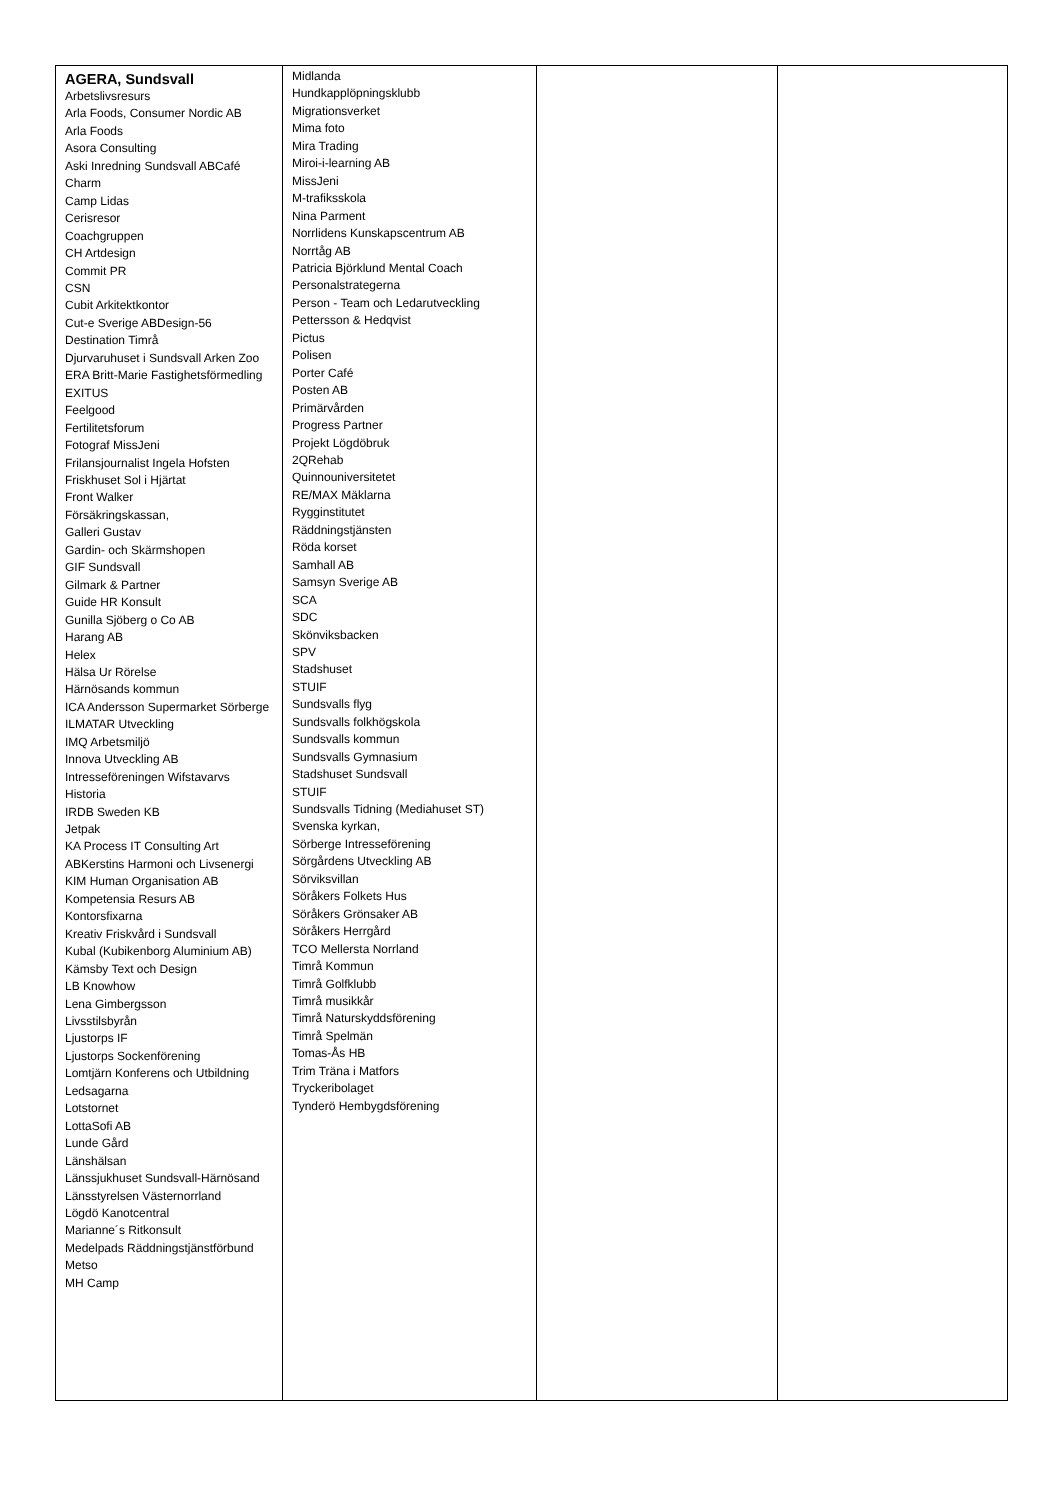| AGERA, Sundsvall Arbetslivsresurs Arla Foods, Consumer Nordic AB Arla Foods Asora Consulting Aski Inredning Sundsvall ABCafé Charm Camp Lidas Cerisresor Coachgruppen CH Artdesign Commit PR CSN Cubit Arkitektkontor Cut-e Sverige ABDesign-56 Destination Timrå Djurvaruhuset i Sundsvall Arken Zoo ERA Britt-Marie Fastighetsförmedling EXITUS Feelgood Fertilitetsforum Fotograf MissJeni Frilansjournalist Ingela Hofsten Friskhuset Sol i Hjärtat Front Walker Försäkringskassan, Galleri Gustav Gardin- och Skärmshopen GIF Sundsvall Gilmark & Partner Guide HR Konsult Gunilla Sjöberg o Co AB Harang AB Helex Hälsa Ur Rörelse Härnösands kommun ICA Andersson Supermarket Sörberge ILMATAR Utveckling IMQ Arbetsmiljö Innova Utveckling AB Intresseföreningen Wifstavarvs Historia IRDB Sweden KB Jetpak KA Process IT Consulting Art ABKerstins Harmoni och Livsenergi KIM Human Organisation AB Kompetensia Resurs AB Kontorsfixarna Kreativ Friskvård i Sundsvall Kubal (Kubikenborg Aluminium AB) Kämsby Text och Design LB Knowhow Lena Gimbergsson Livsstilsbyrån Ljustorps IF Ljustorps Sockenförening Lomtjärn Konferens och Utbildning Ledsagarna Lotstornet LottaSofi AB Lunde Gård Länshälsan Länssjukhuset Sundsvall-Härnösand Länsstyrelsen Västernorrland Lögdö Kanotcentral Marianne´s Ritkonsult Medelpads Räddningstjänstförbund Metso MH Camp | Midlanda Hundkapplöpningsklubb Migrationsverket Mima foto Mira Trading Miroi-i-learning AB MissJeni M-trafiksskola Nina Parment Norrlidens Kunskapscentrum AB Norrtåg AB Patricia Björklund Mental Coach Personalstrategerna Person - Team och Ledarutveckling Pettersson & Hedqvist Pictus Polisen Porter Café Posten AB Primärvården Progress Partner Projekt Lögdöbruk 2QRehab Quinnouniversitetet RE/MAX Mäklarna Rygginstitutet Räddningstjänsten Röda korset Samhall AB Samsyn Sverige AB SCA SDC Skönviksbacken SPV Stadshuset STUIF Sundsvalls flyg Sundsvalls folkhögskola Sundsvalls kommun Sundsvalls Gymnasium Stadshuset Sundsvall STUIF Sundsvalls Tidning (Mediahuset ST) Svenska kyrkan, Sörberge Intresseförening Sörgårdens Utveckling AB Sörviksvillan Söråkers Folkets Hus Söråkers Grönsaker AB Söråkers Herrgård TCO Mellersta Norrland Timrå Kommun Timrå Golfklubb Timrå musikkår Timrå Naturskyddsförening Timrå Spelmän Tomas-Ås HB Trim Träna i Matfors Tryckeribolaget Tynderö Hembygdsförening | | |